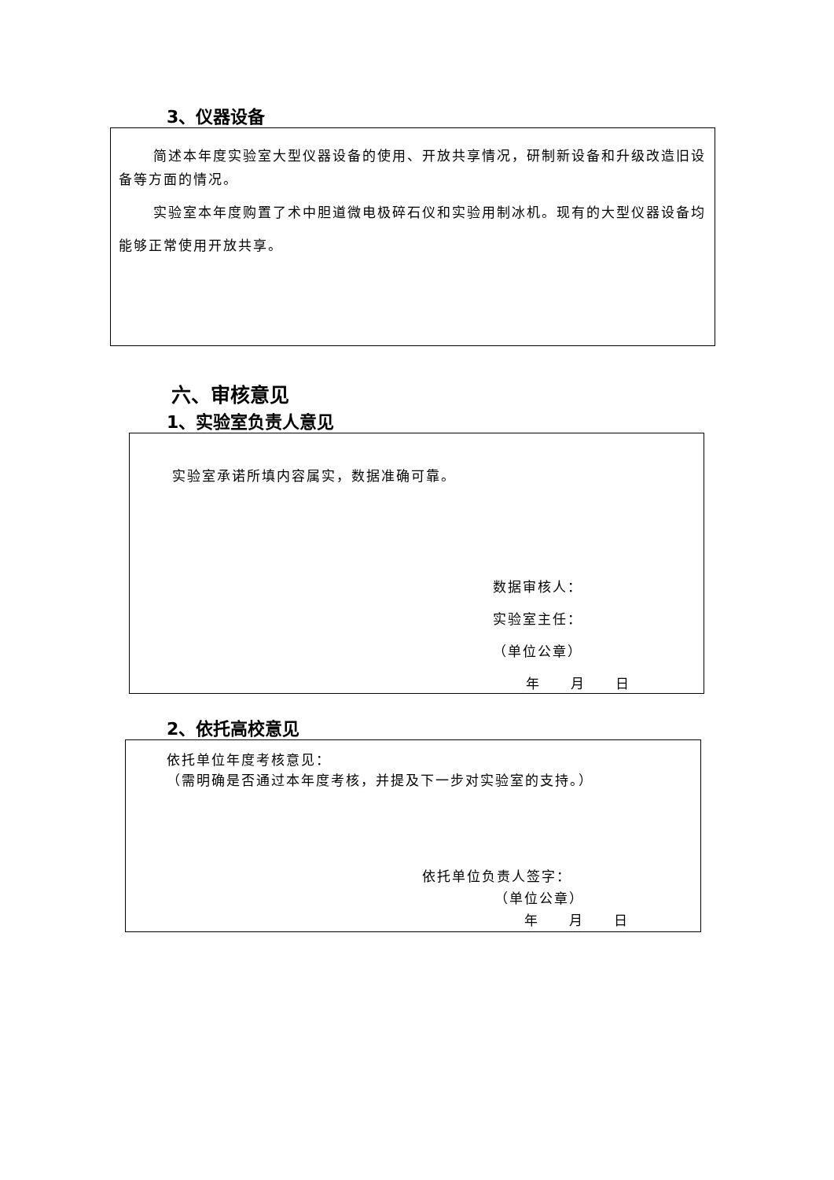3、仪器设备
简述本年度实验室大型仪器设备的使用、开放共享情况，研制新设备和升级改造旧设备等方面的情况。
实验室本年度购置了术中胆道微电极碎石仪和实验用制冰机。现有的大型仪器设备均能够正常使用开放共享。
六、审核意见
1、实验室负责人意见
实验室承诺所填内容属实，数据准确可靠。
数据审核人：
实验室主任：
（单位公章）
年　　月　　日
2、依托高校意见
依托单位年度考核意见：
（需明确是否通过本年度考核，并提及下一步对实验室的支持。）
依托单位负责人签字：
（单位公章）
年　　月　　日